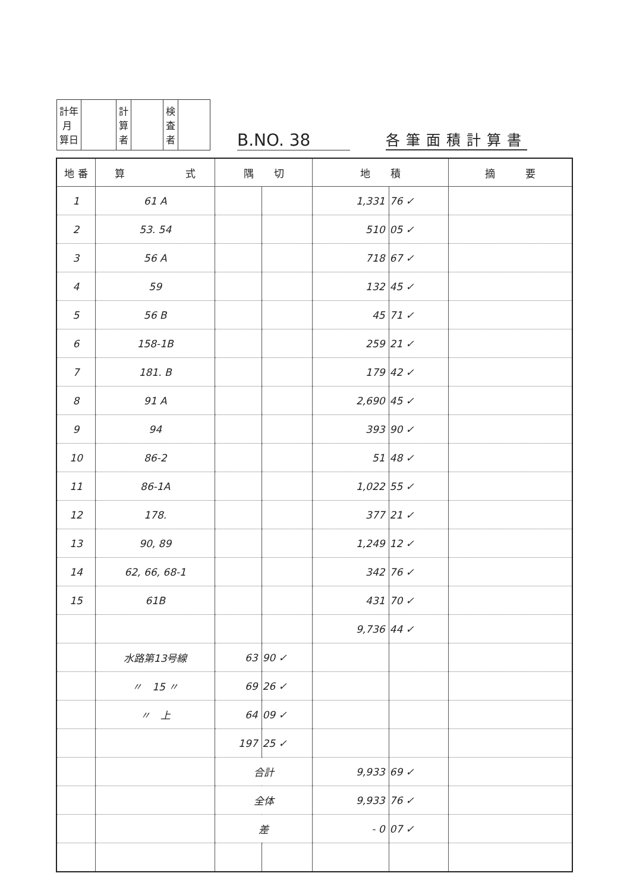| 計年 月 算日 | | 計 算 者 | | 検 査 者 | |
B.NO. 38
各筆面積計算書
| 地 番 | 算 式 | 隅 切 | | 地 積 | | 摘 要 |
| --- | --- | --- | --- | --- | --- | --- |
| 1 | 61 A | | | 1,331 | 76 ✓ | |
| 2 | 53. 54 | | | 510 | 05 ✓ | |
| 3 | 56 A | | | 718 | 67 ✓ | |
| 4 | 59 | | | 132 | 45 ✓ | |
| 5 | 56 B | | | 45 | 71 ✓ | |
| 6 | 158-1B | | | 259 | 21 ✓ | |
| 7 | 181. B | | | 179 | 42 ✓ | |
| 8 | 91 A | | | 2,690 | 45 ✓ | |
| 9 | 94 | | | 393 | 90 ✓ | |
| 10 | 86-2 | | | 51 | 48 ✓ | |
| 11 | 86-1A | | | 1,022 | 55 ✓ | |
| 12 | 178. | | | 377 | 21 ✓ | |
| 13 | 90, 89 | | | 1,249 | 12 ✓ | |
| 14 | 62, 66, 68-1 | | | 342 | 76 ✓ | |
| 15 | 61B | | | 431 | 70 ✓ | |
| | | | | 9,736 | 44 ✓ | |
| | 水路第13号線 | 63 | 90 ✓ | | | |
| | 〃 15 〃 | 69 | 26 ✓ | | | |
| | 〃 上 | 64 | 09 ✓ | | | |
| | | 197 | 25 ✓ | | | |
| | | 合計 | | 9,933 | 69 ✓ | |
| | | 全体 | | 9,933 | 76 ✓ | |
| | | 差 | | - 0 | 07 ✓ | |